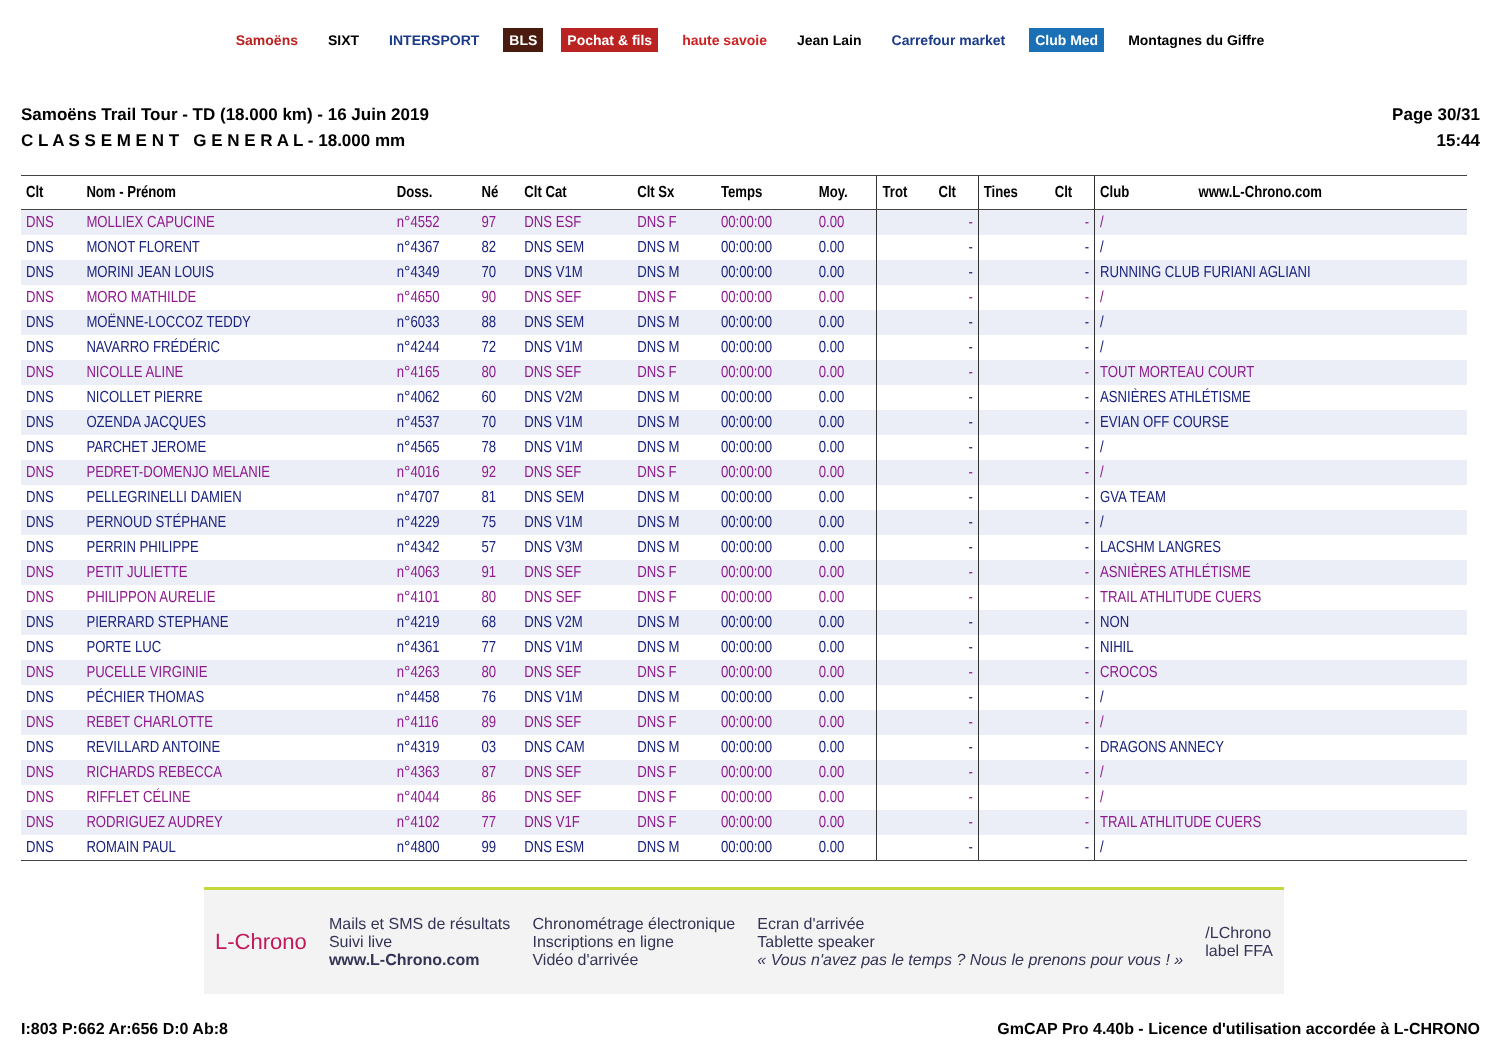Samoëns SIXT INTERSPORT BLS Pochat & fils haute savoie Jean Lain Carrefour market Club Med Montagnes du Giffre
Samoëns Trail Tour - TD (18.000 km) - 16 Juin 2019
C L A S S E M E N T G E N E R A L - 18.000 mm
Page 30/31
15:44
| Clt | Nom - Prénom | Doss. | Né | Clt Cat | Clt Sx | Temps | Moy. | Trot | Clt | Tines | Clt | Club www.L-Chrono.com |
| --- | --- | --- | --- | --- | --- | --- | --- | --- | --- | --- | --- | --- |
| DNS | MOLLIEX CAPUCINE | n°4552 | 97 | DNS ESF | DNS F | 00:00:00 | 0.00 | | - | | - | / |
| DNS | MONOT FLORENT | n°4367 | 82 | DNS SEM | DNS M | 00:00:00 | 0.00 | | - | | - | / |
| DNS | MORINI JEAN LOUIS | n°4349 | 70 | DNS V1M | DNS M | 00:00:00 | 0.00 | | - | | - | RUNNING CLUB FURIANI AGLIANI |
| DNS | MORO MATHILDE | n°4650 | 90 | DNS SEF | DNS F | 00:00:00 | 0.00 | | - | | - | / |
| DNS | MOËNNE-LOCCOZ TEDDY | n°6033 | 88 | DNS SEM | DNS M | 00:00:00 | 0.00 | | - | | - | / |
| DNS | NAVARRO FRÉDÉRIC | n°4244 | 72 | DNS V1M | DNS M | 00:00:00 | 0.00 | | - | | - | / |
| DNS | NICOLLE ALINE | n°4165 | 80 | DNS SEF | DNS F | 00:00:00 | 0.00 | | - | | - | TOUT MORTEAU COURT |
| DNS | NICOLLET PIERRE | n°4062 | 60 | DNS V2M | DNS M | 00:00:00 | 0.00 | | - | | - | ASNIÈRES ATHLÉTISME |
| DNS | OZENDA JACQUES | n°4537 | 70 | DNS V1M | DNS M | 00:00:00 | 0.00 | | - | | - | EVIAN OFF COURSE |
| DNS | PARCHET JEROME | n°4565 | 78 | DNS V1M | DNS M | 00:00:00 | 0.00 | | - | | - | / |
| DNS | PEDRET-DOMENJO MELANIE | n°4016 | 92 | DNS SEF | DNS F | 00:00:00 | 0.00 | | - | | - | / |
| DNS | PELLEGRINELLI DAMIEN | n°4707 | 81 | DNS SEM | DNS M | 00:00:00 | 0.00 | | - | | - | GVA TEAM |
| DNS | PERNOUD STÉPHANE | n°4229 | 75 | DNS V1M | DNS M | 00:00:00 | 0.00 | | - | | - | / |
| DNS | PERRIN PHILIPPE | n°4342 | 57 | DNS V3M | DNS M | 00:00:00 | 0.00 | | - | | - | LACSHM LANGRES |
| DNS | PETIT JULIETTE | n°4063 | 91 | DNS SEF | DNS F | 00:00:00 | 0.00 | | - | | - | ASNIÈRES ATHLÉTISME |
| DNS | PHILIPPON AURELIE | n°4101 | 80 | DNS SEF | DNS F | 00:00:00 | 0.00 | | - | | - | TRAIL ATHLITUDE CUERS |
| DNS | PIERRARD STEPHANE | n°4219 | 68 | DNS V2M | DNS M | 00:00:00 | 0.00 | | - | | - | NON |
| DNS | PORTE LUC | n°4361 | 77 | DNS V1M | DNS M | 00:00:00 | 0.00 | | - | | - | NIHIL |
| DNS | PUCELLE VIRGINIE | n°4263 | 80 | DNS SEF | DNS F | 00:00:00 | 0.00 | | - | | - | CROCOS |
| DNS | PÉCHIER THOMAS | n°4458 | 76 | DNS V1M | DNS M | 00:00:00 | 0.00 | | - | | - | / |
| DNS | REBET CHARLOTTE | n°4116 | 89 | DNS SEF | DNS F | 00:00:00 | 0.00 | | - | | - | / |
| DNS | REVILLARD ANTOINE | n°4319 | 03 | DNS CAM | DNS M | 00:00:00 | 0.00 | | - | | - | DRAGONS ANNECY |
| DNS | RICHARDS REBECCA | n°4363 | 87 | DNS SEF | DNS F | 00:00:00 | 0.00 | | - | | - | / |
| DNS | RIFFLET CÉLINE | n°4044 | 86 | DNS SEF | DNS F | 00:00:00 | 0.00 | | - | | - | / |
| DNS | RODRIGUEZ AUDREY | n°4102 | 77 | DNS V1F | DNS F | 00:00:00 | 0.00 | | - | | - | TRAIL ATHLITUDE CUERS |
| DNS | ROMAIN PAUL | n°4800 | 99 | DNS ESM | DNS M | 00:00:00 | 0.00 | | - | | - | / |
L-Chrono
Mails et SMS de résultats
Suivi live
www.L-Chrono.com
Chronométrage électronique
Inscriptions en ligne
Vidéo d'arrivée
Ecran d'arrivée
Tablette speaker
« Vous n'avez pas le temps ? Nous le prenons pour vous ! »
/LChrono
label FFA
I:803 P:662 Ar:656 D:0 Ab:8 GmCAP Pro 4.40b - Licence d'utilisation accordée à L-CHRONO